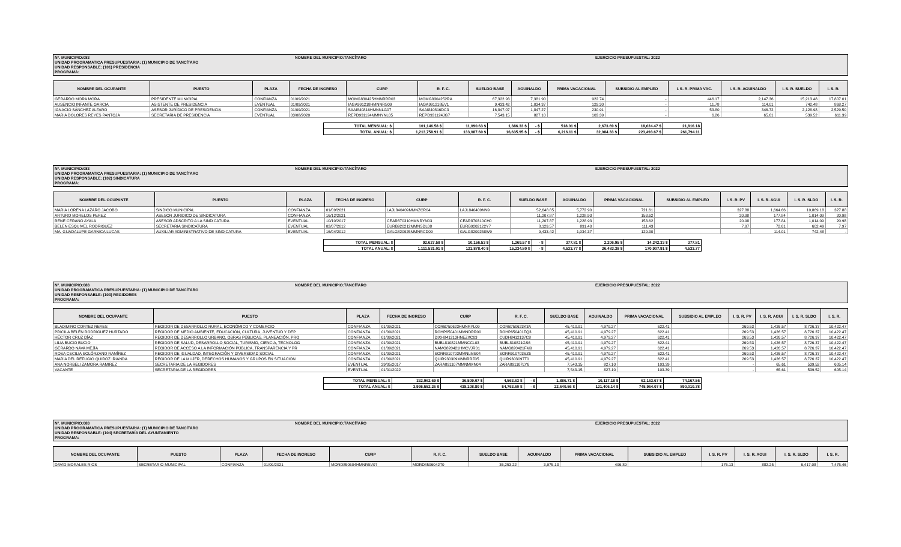N°. MUNICIPIO:083
UNIDAD PROGRAMATICA PRESUPUESTARIA: (1) MUNICIPIO DE TANCÍTARO
UNIDAD RESPONSABLE: (101) PRESIDENCIA
PROGRAMA:
NOMBRE DEL MUNICIPIO:TANCÍTARO
EJERCICIO PRESUPUESTAL: 2022
| NOMBRE DEL OCUPANTE | PUESTO | PLAZA | FECHA DE INGRESO | CURP | R. F. C. | SUELDO BASE | AGUINALDO | PRIMA VACACIONAL | SUBSIDIO AL EMPLEO | I. S. R. PRIMA VAC. | I. S. R. AGUINALDO | I. S. R. SUELDO | I. S. R. |
| --- | --- | --- | --- | --- | --- | --- | --- | --- | --- | --- | --- | --- | --- |
| GERARDO MORA MORA | PRESIDENTE MUNICIPAL | CONFIANZA | 01/09/2021 | MOMG830425HMNRRR03 | MOMG8304252RA | 67,322.93 | 7,381.90 | 922.74 | - | 446.17 | 2,147.36 | 15,213.48 | 17,807.01 |
| AUSENCIO INFANTE GARCIA | ASISTENTE DE PRESIDENCIA | EVENTUAL | 01/09/2021 | IAGA991218HMNNRS09 | IAGA991218EV1 | 9,433.42 | 1,034.37 | 129.30 | - | 11.78 | 114.01 | 742.48 | 868.27 |
| IGNACIO SÁNCHEZ ALFARO | ASESOR JURÍDICO DE PRESIDENCIA | CONFIANZA | 01/09/2021 | SAAI840816HMNNLG07 | SAAI840816DC3 | 16,847.07 | 1,847.27 | 230.91 | - | 53.80 | 346.72 | 2,128.98 | 2,529.50 |
| MARIA DOLORES REYES PANTOJA | SECRETARIA DE PRESIDENCIA | EVENTUAL | 03/08/2020 | REPD931124MMNYNL05 | REPD931124JG7 | 7,543.15 | 827.10 | 103.39 | - | 6.26 | 65.61 | 539.52 | 611.39 |
| TOTAL MENSUAL: $ | 101,146.58 $ | 11,090.63 $ | 1,386.33 $ | - $ | 518.01 $ | 2,673.69 $ | 18,624.47 $ | 21,816.18 |
| TOTAL ANUAL: $ | 1,213,758.91 $ | 133,087.60 $ | 16,635.95 $ | - $ | 6,216.11 $ | 32,084.33 $ | 223,493.67 $ | 261,794.11 |
N°. MUNICIPIO:083
UNIDAD PROGRAMATICA PRESUPUESTARIA: (1) MUNICIPIO DE TANCÍTARO
UNIDAD RESPONSABLE: (102) SINDICATURA
PROGRAMA:
NOMBRE DEL MUNICIPIO:TANCÍTARO
EJERCICIO PRESUPUESTAL: 2022
| NOMBRE DEL OCUPANTE | PUESTO | PLAZA | FECHA DE INGRESO | CURP | R. F. C. | SUELDO BASE | AGUINALDO | PRIMA VACACIONAL | SUBSIDIO AL EMPLEO | I. S. R. PV | I. S. R. AGUI | I. S. R. SLDO | I. S. R. |
| --- | --- | --- | --- | --- | --- | --- | --- | --- | --- | --- | --- | --- | --- |
| MARIA LORENA LAZARO JACOBO | SINDICO MUNICIPAL | CONFIANZA | 01/09/2021 | LAJL840409MMNZCR04 | LAJL840409NN9 | 52,648.85 | 5,772.90 | 721.61 | | 327.88 | 1,664.66 | 10,869.18 | 327.88 |
| ARTURO MORELOS PEREZ | ASESOR JURIDICO DE SINDICATURA | CONFIANZA | 16/12/2021 | | | 11,207.87 | 1,228.93 | 153.62 | | 20.98 | 177.84 | 1,014.09 | 20.98 |
| RENE CERANO AYALA | ASESOR ADSCRITO A LA SINDICATURA | EVENTUAL | 10/10/2017 | CEAR870310HMNRYN03 | CEAR870310CH0 | 11,207.87 | 1,228.93 | 153.62 | | 20.98 | 177.84 | 1,014.09 | 20.98 |
| BELEN ESQUIVEL RODRIGUEZ | SECRETARIA SINDICATURA | EVENTUAL | 02/07/2012 | EURB920212MMNSDL08 | EURB9202122Y7 | 8,129.57 | 891.40 | 111.43 | | 7.97 | 72.61 | 602.49 | 7.97 |
| MA. GUADALUPE GARNICA LUCAS | AUXILIAR ADMINISTRATIVO DE SINDICATURA | EVENTUAL | 16/04/2012 | GALG820925MMNRCD09 | GALG8209258W9 | 9,433.42 | 1,034.37 | 129.30 | | - | 114.01 | 742.48 | - |
| TOTAL MENSUAL: $ | 92,627.58 $ | 10,156.53 $ | 1,269.57 $ | - $ | 377.81 $ | 2,206.95 $ | 14,242.33 $ | 377.81 |
| TOTAL ANUAL: $ | 1,111,531.01 $ | 121,878.40 $ | 15,234.80 $ | - $ | 4,533.77 $ | 26,483.38 $ | 170,907.91 $ | 4,533.77 |
N°. MUNICIPIO:083
UNIDAD PROGRAMATICA PRESUPUESTARIA: (1) MUNICIPIO DE TANCÍTARO
UNIDAD RESPONSABLE: (103) REGIDORES
PROGRAMA:
NOMBRE DEL MUNICIPIO:TANCÍTARO
EJERCICIO PRESUPUESTAL: 2022
| NOMBRE DEL OCUPANTE | PUESTO | PLAZA | FECHA DE INGRESO | CURP | R. F. C. | SUELDO BASE | AGUINALDO | PRIMA VACACIONAL | SUBSIDIO AL EMPLEO | I. S. R. PV | I. S. R. AGUI | I. S. R. SLDO | I. S. R. |
| --- | --- | --- | --- | --- | --- | --- | --- | --- | --- | --- | --- | --- | --- |
| BLADIMIRO CORTEZ REYES | REGIDOR DE DESARROLLO RURAL, ECONÓMICO Y COMERCIO | CONFIANZA | 01/09/2021 | CORB750623HMNRYL09 | CORB750623K3A | 45,410.91 | 4,979.27 | 622.41 | | 269.53 | 1,426.57 | 8,726.37 | 10,422.47 |
| PRICILA BELÉN RODRÍGUEZ HURTADO | REGIDOR DE MEDIO AMBIENTE, EDUCACIÓN, CULTURA, JUVENTUD Y DEP | CONFIANZA | 01/09/2021 | ROHP850401MMNDRR00 | ROHP850401FQ3 | 45,410.91 | 4,979.27 | 622.41 | | 269.53 | 1,426.57 | 8,726.37 | 10,422.47 |
| HÉCTOR CRUZ DÍAZ | REGIDOR DE DESARROLLO URBANO, OBRAS PÚBLICAS, PLANEACIÓN, PRO | CONFIANZA | 01/09/2021 | DIXH841213HNEZXC03 | CUDH8412137C8 | 45,410.91 | 4,979.27 | 622.41 | | 269.53 | 1,426.57 | 8,726.37 | 10,422.47 |
| LILIA BUCIO BUCIO | REGIDOR DE SALUD, DESARROLLO SOCIAL, TURISMO, CIENCIA, TECNOLOG | CONFIANZA | 01/09/2021 | BUBL810821MMNCCL03 | BUBL810821GS6 | 45,410.91 | 4,979.27 | 622.41 | | 269.53 | 1,426.57 | 8,726.37 | 10,422.47 |
| GERARDO NAVA MEJÍA | REGIDOR DE ACCESO A LA INFORMACIÓN PÚBLICA, TRANSPARENCIA Y PR | CONFIANZA | 01/09/2021 | NAMG820421HMCVJR01 | NAMG820421FM9 | 45,410.91 | 4,979.27 | 622.41 | | 269.53 | 1,426.57 | 8,726.37 | 10,422.47 |
| ROSA CECILIA SOLÓRZANO RAMÍREZ | REGIDOR DE IGUALDAD, INTEGRACIÓN Y DIVERSIDAD SOCIAL | CONFIANZA | 01/09/2021 | SORR910703MMNLMS04 | SORR910703SZ6 | 45,410.91 | 4,979.27 | 622.41 | | 269.53 | 1,426.57 | 8,726.37 | 10,422.47 |
| MARÍA DEL REFUGIO QUIROZ IRIANDA | REGIDOR DE LA MUJER, DERECHOS HUMANOS Y GRUPOS EN SITUACIÓN | CONFIANZA | 01/09/2021 | QUIR930309MMNRRF05 | QUIR9303097T0 | 45,410.91 | 4,979.27 | 622.41 | | 269.53 | 1,426.57 | 8,726.37 | 10,422.47 |
| ANA NORBELI ZAMORA RAMIREZ | SECRETARIA DE LA REGIDORES | EVENTUAL | 29/05/2017 | ZARA891107MMNMMN04 | ZARA891107LY6 | 7,543.15 | 827.10 | 103.39 | | - | 65.61 | 539.52 | 605.14 |
| VACANTE | SECRETARIA DE LA REGIDORES | EVENTUAL | 01/01/2022 | | | 7,543.15 | 827.10 | 103.39 | | - | 65.61 | 539.52 | 605.14 |
| TOTAL MENSUAL: $ | 332,962.69 $ | 36,509.07 $ | 4,563.63 $ | - $ | 1,886.71 $ | 10,117.18 $ | 62,163.67 $ | 74,167.56 |
| TOTAL ANUAL: $ | 3,995,552.26 $ | 438,108.80 $ | 54,763.60 $ | - $ | 22,640.56 $ | 121,406.14 $ | 745,964.07 $ | 890,010.78 |
N°. MUNICIPIO:083
UNIDAD PROGRAMATICA PRESUPUESTARIA: (1) MUNICIPIO DE TANCÍTARO
UNIDAD RESPONSABLE: (104) SECRETARÍA DEL AYUNTAMIENTO
PROGRAMA:
NOMBRE DEL MUNICIPIO:TANCÍTARO
EJERCICIO PRESUPUESTAL: 2022
| NOMBRE DEL OCUPANTE | PUESTO | PLAZA | FECHA DE INGRESO | CURP | R. F. C. | SUELDO BASE | AGUINALDO | PRIMA VACACIONAL | SUBSIDIO AL EMPLEO | I. S. R. PV | I. S. R. AGUI | I. S. R. SLDO | I. S. R. |
| --- | --- | --- | --- | --- | --- | --- | --- | --- | --- | --- | --- | --- | --- |
| DAVID MORALES RIOS | SECRETARIO MUNICIPAL | CONFIANZA | 01/09/2021 | MORD850604HMNRSV07 | MORD8506042T0 | 36,253.22 | 3,975.13 | 496.89 | | 176.13 | 882.25 | 6,417.08 | 7,475.46 |